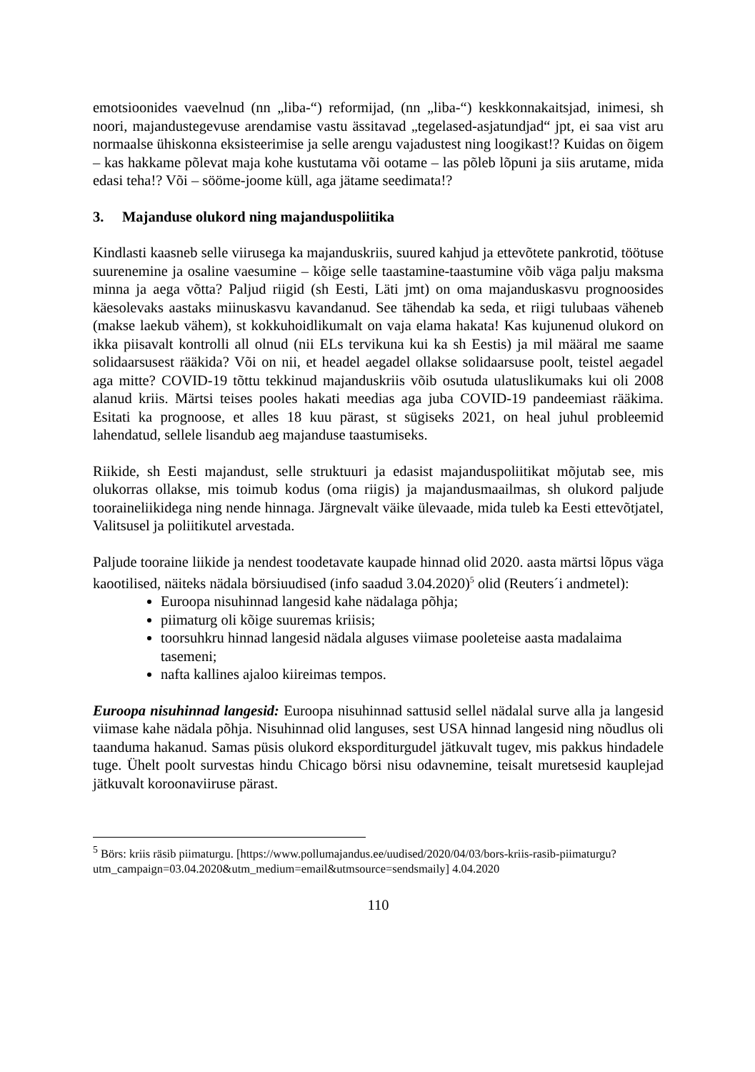emotsioonides vaevelnud (nn „liba-“) reformijad, (nn „liba-“) keskkonnakaitsjad, inimesi, sh noori, majandustegevuse arendamise vastu ässitavad „tegelased-asjatundjad“ jpt, ei saa vist aru normaalse ühiskonna eksisteerimise ja selle arengu vajadustest ning loogikast!? Kuidas on õigem – kas hakkame põlevat maja kohe kustutama või ootame – las põleb lõpuni ja siis arutame, mida edasi teha!? Või – sööme-joome küll, aga jätame seedimata!?
3. Majanduse olukord ning majanduspoliitika
Kindlasti kaasneb selle viirusega ka majanduskriis, suured kahjud ja ettevõtete pankrotid, töötuse suurenemine ja osaline vaesumine – kõige selle taastamine-taastumine võib väga palju maksma minna ja aega võtta? Paljud riigid (sh Eesti, Läti jmt) on oma majanduskasvu prognoosides käesolevaks aastaks miinuskasvu kavandanud. See tähendab ka seda, et riigi tulubaas väheneb (makse laekub vähem), st kokkuhoidlikumalt on vaja elama hakata! Kas kujunenud olukord on ikka piisavalt kontrolli all olnud (nii ELs tervikuna kui ka sh Eestis) ja mil määral me saame solidaarsusest rääkida? Või on nii, et headel aegadel ollakse solidaarsuse poolt, teistel aegadel aga mitte? COVID-19 tõttu tekkinud majanduskriis võib osutuda ulatuslikumaks kui oli 2008 alanud kriis. Märtsi teises pooles hakati meedias aga juba COVID-19 pandeemiast rääkima. Esitati ka prognoose, et alles 18 kuu pärast, st sügiseks 2021, on heal juhul probleemid lahendatud, sellele lisandub aeg majanduse taastumiseks.
Riikide, sh Eesti majandust, selle struktuuri ja edasist majanduspoliitikat mõjutab see, mis olukorras ollakse, mis toimub kodus (oma riigis) ja majandusmaailmas, sh olukord paljude tooraineliikidega ning nende hinnaga. Järgnevalt väike ülevaade, mida tuleb ka Eesti ettevõtjatel, Valitsusel ja poliitikutel arvestada.
Paljude tooraine liikide ja nendest toodetavate kaupade hinnad olid 2020. aasta märtsi lõpus väga kaootilised, näiteks nädala börsiuudised (info saadud 3.04.2020)<sup>5</sup> olid (Reuters´i andmetel):
Euroopa nisuhinnad langesid kahe nädalaga põhja;
piimaturg oli kõige suuremas kriisis;
toorsuhkru hinnad langesid nädala alguses viimase pooleteise aasta madalaima tasemeni;
nafta kallines ajaloo kiireimas tempos.
Euroopa nisuhinnad langesid: Euroopa nisuhinnad sattusid sellel nädalal surve alla ja langesid viimase kahe nädala põhja. Nisuhinnad olid languses, sest USA hinnad langesid ning nõudlus oli taanduma hakanud. Samas püsis olukord eksporditurgudel jätkuvalt tugev, mis pakkus hindadele tuge. Ühelt poolt survestas hindu Chicago börsi nisu odavnemine, teisalt muretsesid kauplejad jätkuvalt koroonaviiruse pärast.
<sup>5</sup> Börs: kriis räsib piimaturgu. [https://www.pollumajandus.ee/uudised/2020/04/03/bors-kriis-rasib-piimaturgu?utm_campaign=03.04.2020&utm_medium=email&utmsource=sendsmaily] 4.04.2020
110